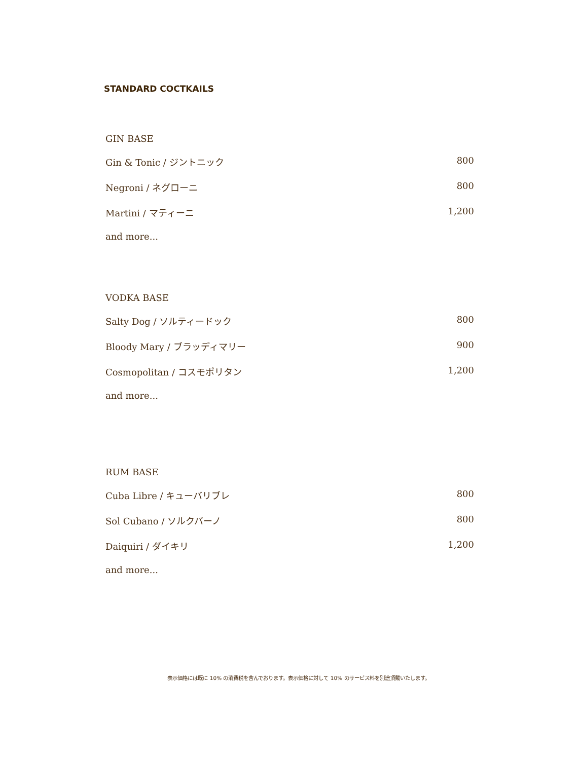STANDARD COCTKAILS
GIN BASE
Gin & Tonic / ジントニック 800
Negroni / ネグローニ 800
Martini / マティーニ 1,200
and more...
VODKA BASE
Salty Dog / ソルティードック 800
Bloody Mary / ブラッディマリー 900
Cosmopolitan / コスモポリタン 1,200
and more...
RUM BASE
Cuba Libre / キューバリブレ 800
Sol Cubano / ソルクバーノ 800
Daiquiri / ダイキリ 1,200
and more...
表示価格には既に 10% の消費税を含んでおります。表示価格に対して 10% のサービス料を別途頂戴いたします。